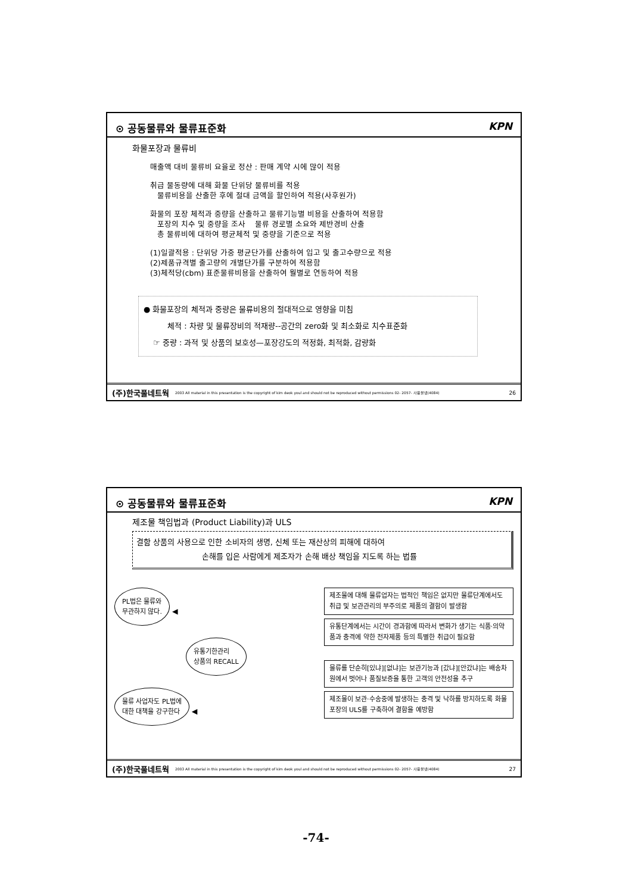⊙ 공동물류와 물류표준화 KPN
화물포장과 물류비
매출액 대비 물류비 요율로 정산 : 판매 계약 시에 많이 적용
취급 물동량에 대해 화물 단위당 물류비를 적용
물류비용을 산출한 후에 절대 금액을 할인하여 적용(사후원가)
화물의 포장 체적과 중량을 산출하고 물류기능별 비용을 산출하여 적용함
포장의 치수 및 중량을 조사 물류 경로별 소요와 제반경비 산출
총 물류비에 대하여 평균체적 및 중량을 기준으로 적용
(1)일괄적용 : 단위당 가중 평균단가를 산출하여 입고 및 출고수량으로 적용
(2)제품규격별 출고량의 개별단가를 구분하여 적용함
(3)체적당(cbm) 표준물류비용을 산출하여 월별로 연동하여 적용
● 화물포장의 체적과 중량은 물류비용의 절대적으로 영향을 미침
체적 : 차량 및 물류장비의 적재량--공간의 zero화 및 최소화로 치수표준화
☞ 중량 : 과적 및 상품의 보호성—포장강도의 적정화, 최적화, 감량화
(주)한국풀네트웍 2003 All material in this presentation is the copyright of kim deok youl and should not be reproduced without permissions 02- 2057- 사용불넷(4084) 26
⊙ 공동물류와 물류표준화 KPN
제조물 책임법과 (Product Liability)과 ULS
결함 상품의 사용으로 인한 소비자의 생명, 신체 또는 재산상의 피해에 대하여
손해를 입은 사람에게 제조자가 손해 배상 책임을 지도록 하는 법률
PL법은 물류와
무관하지 않다.
◀
유통기한관리
상품의 RECALL
물류 사업자도 PL법에
대한 대책을 강구한다
◀
제조물에 대해 물류업자는 법적인 책임은 없지만 물류단계에서도 취급 및 보관관리의 부주의로 제품의 결함이 발생함
유통단계에서는 시간이 경과함에 따라서 변화가 생기는 식품·의약품과 충격에 약한 전자제품 등의 특별한 취급이 필요함
물류를 단순히[있냐][없냐]는 보관기능과 [갔냐][안갔냐]는 배송차원에서 벗어나 품질보증을 통한 고객의 안전성을 추구
제조물이 보관·수송중에 발생하는 충격 및 낙하를 방지하도록 화물포장의 ULS를 구축하여 결함을 예방함
(주)한국풀네트웍 2003 All material in this presentation is the copyright of kim deok youl and should not be reproduced without permissions 02- 2057- 사용불넷(4084) 27
-74-